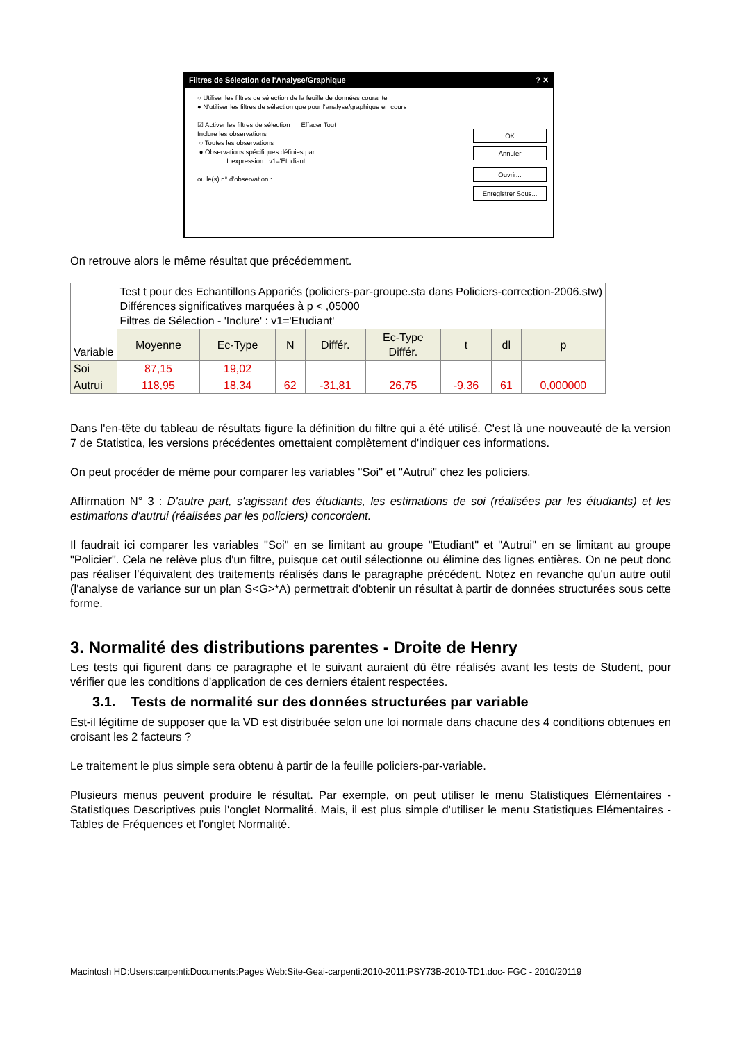Filtres de Sélection de l'Analyse/Graphique ? ✕
○ Utiliser les filtres de sélection de la feuille de données courante
● N'utiliser les filtres de sélection que pour l'analyse/graphique en cours
☑ Activer les filtres de sélection Effacer Tout
Inclure les observations
○ Toutes les observations
● Observations spécifiques définies par
L'expression : v1='Etudiant'
ou le(s) n° d'observation :
OK
Annuler
Ouvrir...
Enregistrer Sous...
On retrouve alors le même résultat que précédemment.
| Variable | Test t pour des Echantillons Appariés (policiers-par-groupe.sta dans Policiers-correction-2006.stw) Différences significatives marquées à p < ,05000 Filtres de Sélection - 'Inclure' : v1='Etudiant' | | | | | | | |
| --- | --- | --- | --- | --- | --- | --- | --- | --- |
| | Moyenne | Ec-Type | N | Différ. | Ec-Type Différ. | t | dl | p |
| Soi | 87,15 | 19,02 | | | | | | |
| Autrui | 118,95 | 18,34 | 62 | -31,81 | 26,75 | -9,36 | 61 | 0,000000 |
Dans l'en-tête du tableau de résultats figure la définition du filtre qui a été utilisé. C'est là une nouveauté de la version 7 de Statistica, les versions précédentes omettaient complètement d'indiquer ces informations.
On peut procéder de même pour comparer les variables "Soi" et "Autrui" chez les policiers.
Affirmation N° 3 : D'autre part, s'agissant des étudiants, les estimations de soi (réalisées par les étudiants) et les estimations d'autrui (réalisées par les policiers) concordent.
Il faudrait ici comparer les variables "Soi" en se limitant au groupe "Etudiant" et "Autrui" en se limitant au groupe "Policier". Cela ne relève plus d'un filtre, puisque cet outil sélectionne ou élimine des lignes entières. On ne peut donc pas réaliser l'équivalent des traitements réalisés dans le paragraphe précédent. Notez en revanche qu'un autre outil (l'analyse de variance sur un plan S<G>*A) permettrait d'obtenir un résultat à partir de données structurées sous cette forme.
3. Normalité des distributions parentes - Droite de Henry
Les tests qui figurent dans ce paragraphe et le suivant auraient dû être réalisés avant les tests de Student, pour vérifier que les conditions d'application de ces derniers étaient respectées.
3.1. Tests de normalité sur des données structurées par variable
Est-il légitime de supposer que la VD est distribuée selon une loi normale dans chacune des 4 conditions obtenues en croisant les 2 facteurs ?
Le traitement le plus simple sera obtenu à partir de la feuille policiers-par-variable.
Plusieurs menus peuvent produire le résultat. Par exemple, on peut utiliser le menu Statistiques Elémentaires - Statistiques Descriptives puis l'onglet Normalité. Mais, il est plus simple d'utiliser le menu Statistiques Elémentaires - Tables de Fréquences et l'onglet Normalité.
Macintosh HD:Users:carpenti:Documents:Pages Web:Site-Geai-carpenti:2010-2011:PSY73B-2010-TD1.doc- FGC - 2010/20119